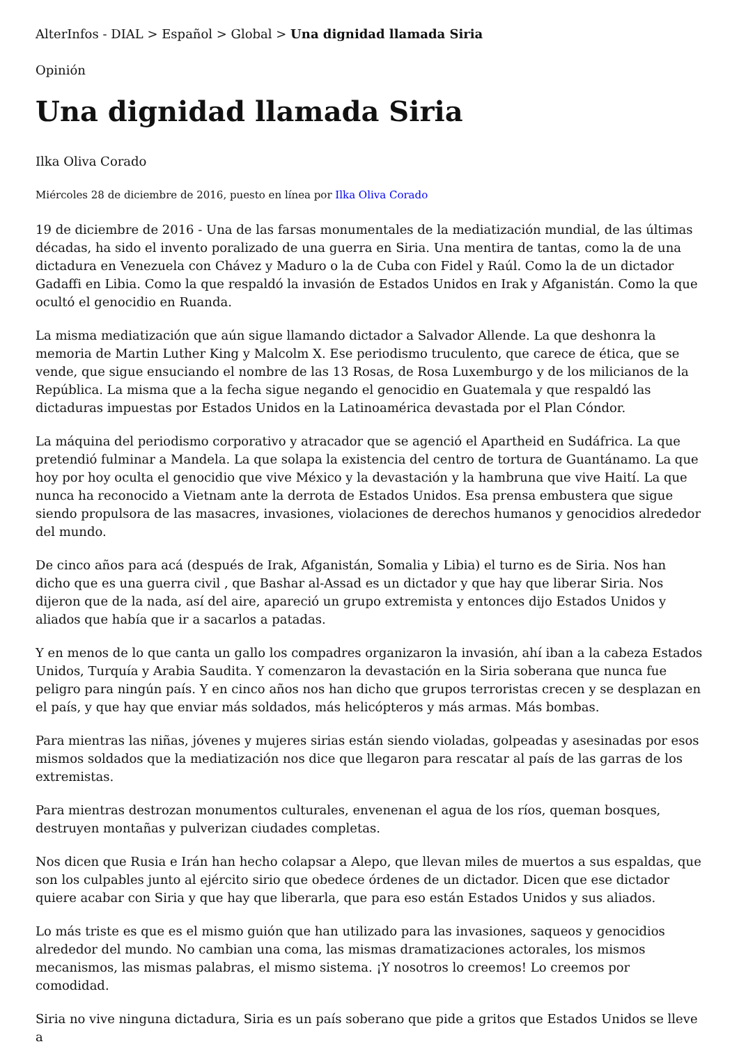AlterInfos - DIAL > Español > Global > Una dignidad llamada Siria
Opinión
Una dignidad llamada Siria
Ilka Oliva Corado
Miércoles 28 de diciembre de 2016, puesto en línea por Ilka Oliva Corado
19 de diciembre de 2016 - Una de las farsas monumentales de la mediatización mundial, de las últimas décadas, ha sido el invento poralizado de una guerra en Siria. Una mentira de tantas, como la de una dictadura en Venezuela con Chávez y Maduro o la de Cuba con Fidel y Raúl. Como la de un dictador Gadaffi en Libia. Como la que respaldó la invasión de Estados Unidos en Irak y Afganistán. Como la que ocultó el genocidio en Ruanda.
La misma mediatización que aún sigue llamando dictador a Salvador Allende. La que deshonra la memoria de Martin Luther King y Malcolm X. Ese periodismo truculento, que carece de ética, que se vende, que sigue ensuciando el nombre de las 13 Rosas, de Rosa Luxemburgo y de los milicianos de la República. La misma que a la fecha sigue negando el genocidio en Guatemala y que respaldó las dictaduras impuestas por Estados Unidos en la Latinoamérica devastada por el Plan Cóndor.
La máquina del periodismo corporativo y atracador que se agenció el Apartheid en Sudáfrica. La que pretendió fulminar a Mandela. La que solapa la existencia del centro de tortura de Guantánamo. La que hoy por hoy oculta el genocidio que vive México y la devastación y la hambruna que vive Haití. La que nunca ha reconocido a Vietnam ante la derrota de Estados Unidos. Esa prensa embustera que sigue siendo propulsora de las masacres, invasiones, violaciones de derechos humanos y genocidios alrededor del mundo.
De cinco años para acá (después de Irak, Afganistán, Somalia y Libia) el turno es de Siria. Nos han dicho que es una guerra civil , que Bashar al-Assad es un dictador y que hay que liberar Siria. Nos dijeron que de la nada, así del aire, apareció un grupo extremista y entonces dijo Estados Unidos y aliados que había que ir a sacarlos a patadas.
Y en menos de lo que canta un gallo los compadres organizaron la invasión, ahí iban a la cabeza Estados Unidos, Turquía y Arabia Saudita. Y comenzaron la devastación en la Siria soberana que nunca fue peligro para ningún país. Y en cinco años nos han dicho que grupos terroristas crecen y se desplazan en el país, y que hay que enviar más soldados, más helicópteros y más armas. Más bombas.
Para mientras las niñas, jóvenes y mujeres sirias están siendo violadas, golpeadas y asesinadas por esos mismos soldados que la mediatización nos dice que llegaron para rescatar al país de las garras de los extremistas.
Para mientras destrozan monumentos culturales, envenenan el agua de los ríos, queman bosques, destruyen montañas y pulverizan ciudades completas.
Nos dicen que Rusia e Irán han hecho colapsar a Alepo, que llevan miles de muertos a sus espaldas, que son los culpables junto al ejército sirio que obedece órdenes de un dictador. Dicen que ese dictador quiere acabar con Siria y que hay que liberarla, que para eso están Estados Unidos y sus aliados.
Lo más triste es que es el mismo guión que han utilizado para las invasiones, saqueos y genocidios alrededor del mundo. No cambian una coma, las mismas dramatizaciones actorales, los mismos mecanismos, las mismas palabras, el mismo sistema. ¡Y nosotros lo creemos! Lo creemos por comodidad.
Siria no vive ninguna dictadura, Siria es un país soberano que pide a gritos que Estados Unidos se lleve a